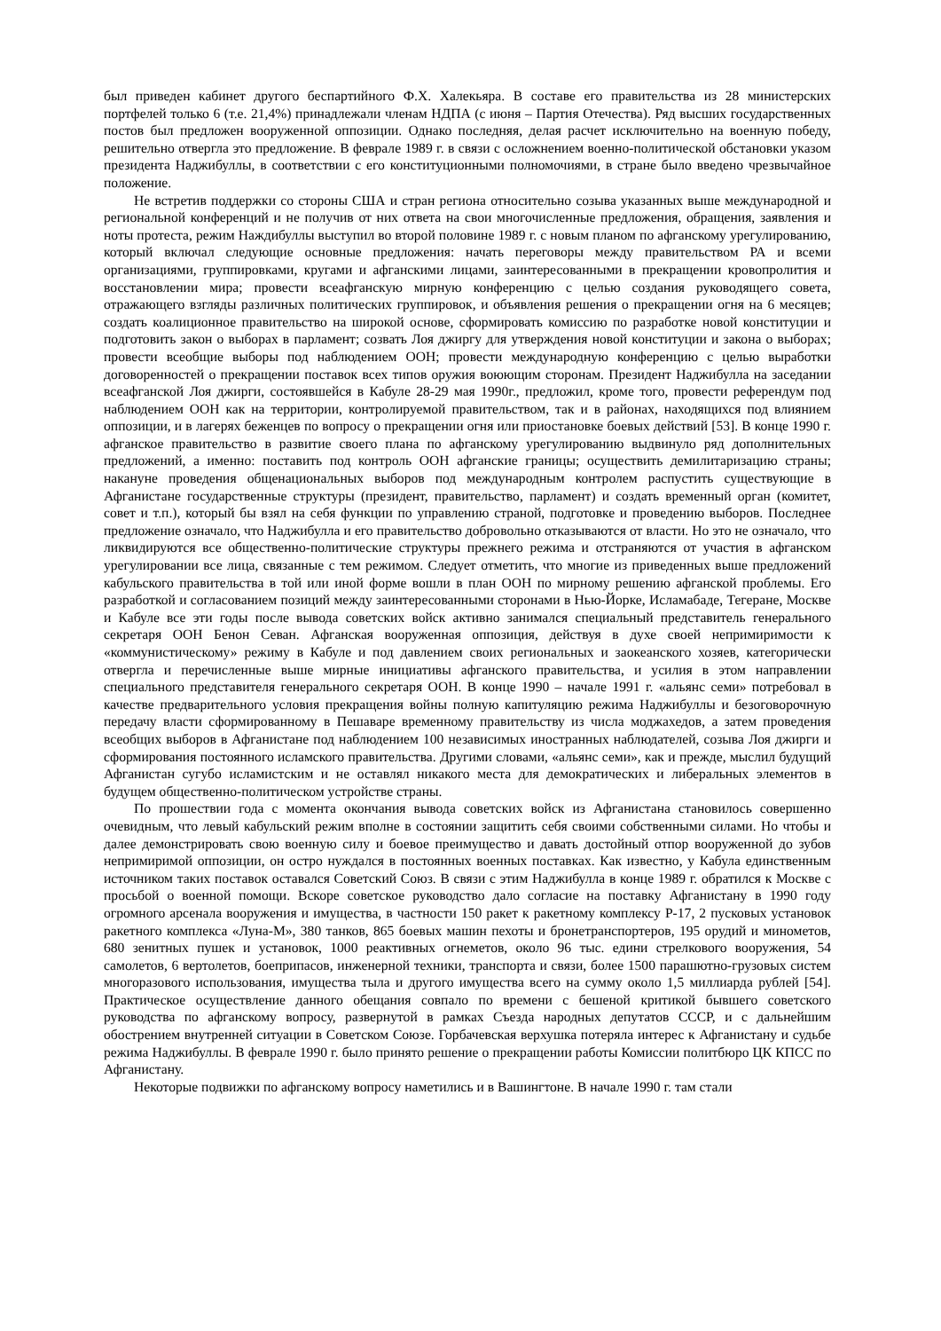был приведен кабинет другого беспартийного Ф.Х. Халекьяра. В составе его правительства из 28 министерских портфелей только 6 (т.е. 21,4%) принадлежали членам НДПА (с июня – Партия Отечества). Ряд высших государственных постов был предложен вооруженной оппозиции. Однако последняя, делая расчет исключительно на военную победу, решительно отвергла это предложение. В феврале 1989 г. в связи с осложнением военно-политической обстановки указом президента Наджибуллы, в соответствии с его конституционными полномочиями, в стране было введено чрезвычайное положение.
Не встретив поддержки со стороны США и стран региона относительно созыва указанных выше международной и региональной конференций и не получив от них ответа на свои многочисленные предложения, обращения, заявления и ноты протеста, режим Наждибуллы выступил во второй половине 1989 г. с новым планом по афганскому урегулированию, который включал следующие основные предложения: начать переговоры между правительством РА и всеми организациями, группировками, кругами и афганскими лицами, заинтересованными в прекращении кровопролития и восстановлении мира; провести всеафганскую мирную конференцию с целью создания руководящего совета, отражающего взгляды различных политических группировок, и объявления решения о прекращении огня на 6 месяцев; создать коалиционное правительство на широкой основе, сформировать комиссию по разработке новой конституции и подготовить закон о выборах в парламент; созвать Лоя джиргу для утверждения новой конституции и закона о выборах; провести всеобщие выборы под наблюдением ООН; провести международную конференцию с целью выработки договоренностей о прекращении поставок всех типов оружия воюющим сторонам. Президент Наджибулла на заседании всеафганской Лоя джирги, состоявшейся в Кабуле 28-29 мая 1990г., предложил, кроме того, провести референдум под наблюдением ООН как на территории, контролируемой правительством, так и в районах, находящихся под влиянием оппозиции, и в лагерях беженцев по вопросу о прекращении огня или приостановке боевых действий [53]. В конце 1990 г. афганское правительство в развитие своего плана по афганскому урегулированию выдвинуло ряд дополнительных предложений, а именно: поставить под контроль ООН афганские границы; осуществить демилитаризацию страны; накануне проведения общенациональных выборов под международным контролем распустить существующие в Афганистане государственные структуры (президент, правительство, парламент) и создать временный орган (комитет, совет и т.п.), который бы взял на себя функции по управлению страной, подготовке и проведению выборов. Последнее предложение означало, что Наджибулла и его правительство добровольно отказываются от власти. Но это не означало, что ликвидируются все общественно-политические структуры прежнего режима и отстраняются от участия в афганском урегулировании все лица, связанные с тем режимом. Следует отметить, что многие из приведенных выше предложений кабульского правительства в той или иной форме вошли в план ООН по мирному решению афганской проблемы. Его разработкой и согласованием позиций между заинтересованными сторонами в Нью-Йорке, Исламабаде, Тегеране, Москве и Кабуле все эти годы после вывода советских войск активно занимался специальный представитель генерального секретаря ООН Бенон Севан. Афганская вооруженная оппозиция, действуя в духе своей непримиримости к «коммунистическому» режиму в Кабуле и под давлением своих региональных и заокеанского хозяев, категорически отвергла и перечисленные выше мирные инициативы афганского правительства, и усилия в этом направлении специального представителя генерального секретаря ООН. В конце 1990 – начале 1991 г. «альянс семи» потребовал в качестве предварительного условия прекращения войны полную капитуляцию режима Наджибуллы и безоговорочную передачу власти сформированному в Пешаваре временному правительству из числа моджахедов, а затем проведения всеобщих выборов в Афганистане под наблюдением 100 независимых иностранных наблюдателей, созыва Лоя джирги и сформирования постоянного исламского правительства. Другими словами, «альянс семи», как и прежде, мыслил будущий Афганистан сугубо исламистским и не оставлял никакого места для демократических и либеральных элементов в будущем общественно-политическом устройстве страны.
По прошествии года с момента окончания вывода советских войск из Афганистана становилось совершенно очевидным, что левый кабульский режим вполне в состоянии защитить себя своими собственными силами. Но чтобы и далее демонстрировать свою военную силу и боевое преимущество и давать достойный отпор вооруженной до зубов непримиримой оппозиции, он остро нуждался в постоянных военных поставках. Как известно, у Кабула единственным источником таких поставок оставался Советский Союз. В связи с этим Наджибулла в конце 1989 г. обратился к Москве с просьбой о военной помощи. Вскоре советское руководство дало согласие на поставку Афганистану в 1990 году огромного арсенала вооружения и имущества, в частности 150 ракет к ракетному комплексу Р-17, 2 пусковых установок ракетного комплекса «Луна-М», 380 танков, 865 боевых машин пехоты и бронетранспортеров, 195 орудий и минометов, 680 зенитных пушек и установок, 1000 реактивных огнеметов, около 96 тыс. едини стрелкового вооружения, 54 самолетов, 6 вертолетов, боеприпасов, инженерной техники, транспорта и связи, более 1500 парашютно-грузовых систем многоразового использования, имущества тыла и другого имущества всего на сумму около 1,5 миллиарда рублей [54]. Практическое осуществление данного обещания совпало по времени с бешеной критикой бывшего советского руководства по афганскому вопросу, развернутой в рамках Съезда народных депутатов СССР, и с дальнейшим обострением внутренней ситуации в Советском Союзе. Горбачевская верхушка потеряла интерес к Афганистану и судьбе режима Наджибуллы. В феврале 1990 г. было принято решение о прекращении работы Комиссии политбюро ЦК КПСС по Афганистану.
Некоторые подвижки по афганскому вопросу наметились и в Вашингтоне. В начале 1990 г. там стали